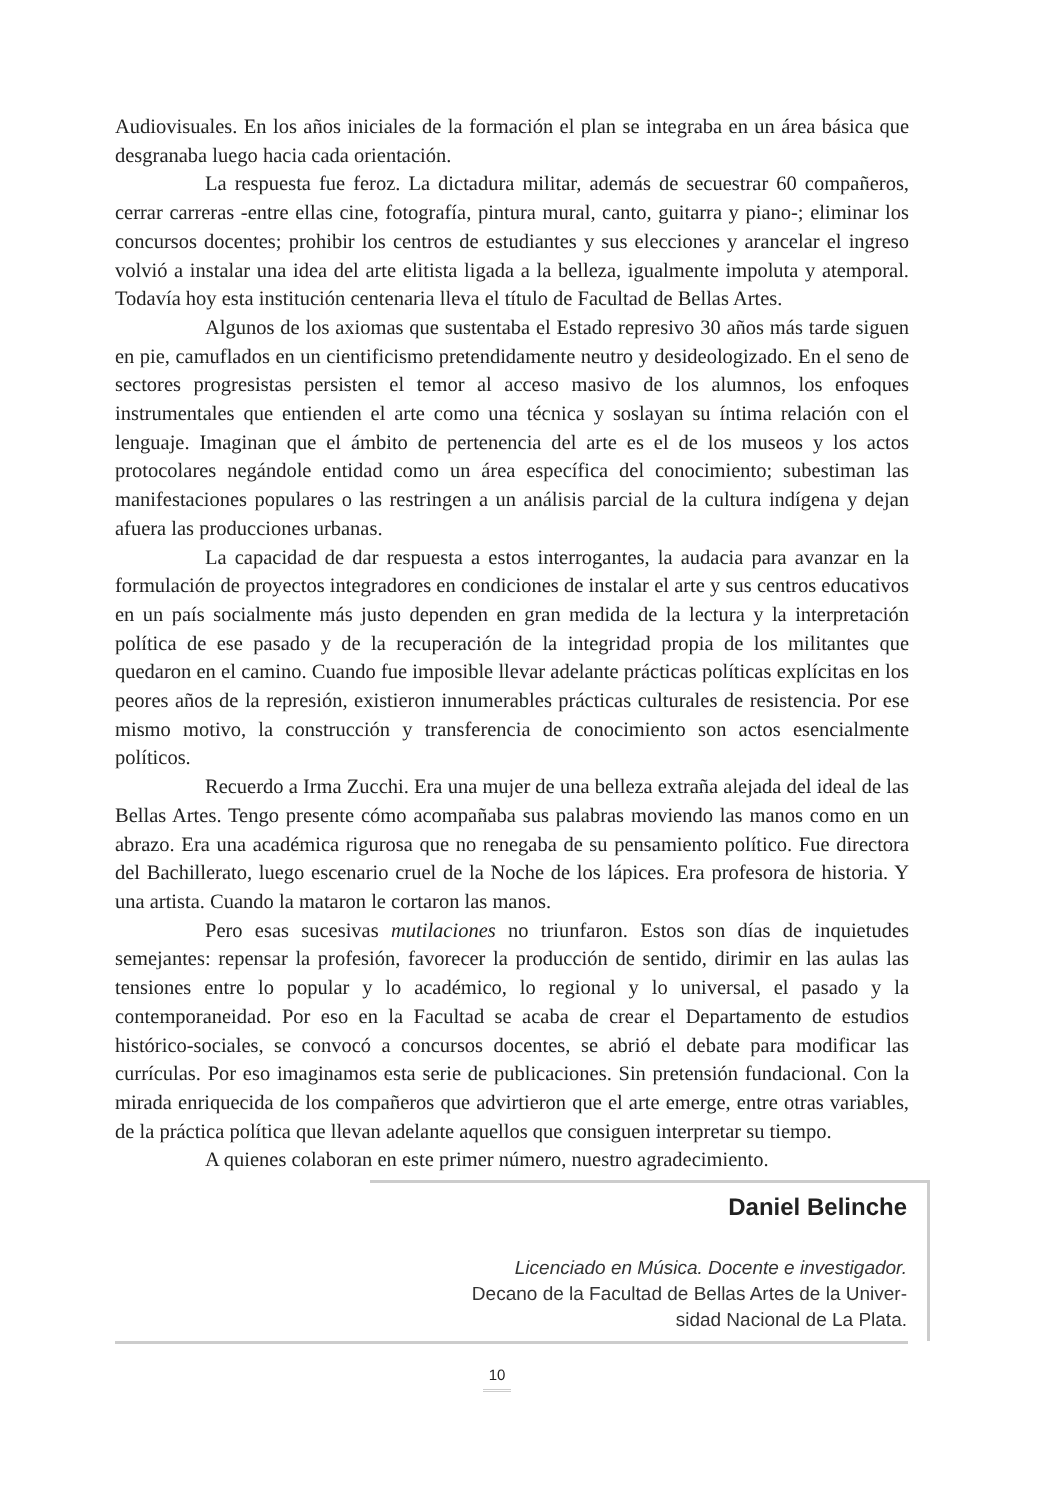Audiovisuales. En los años iniciales de la formación el plan se integraba en un área básica que desgranaba luego hacia cada orientación.
La respuesta fue feroz. La dictadura militar, además de secuestrar 60 compañeros, cerrar carreras -entre ellas cine, fotografía, pintura mural, canto, guitarra y piano-; eliminar los concursos docentes; prohibir los centros de estudiantes y sus elecciones y arancelar el ingreso volvió a instalar una idea del arte elitista ligada a la belleza, igualmente impoluta y atemporal. Todavía hoy esta institución centenaria lleva el título de Facultad de Bellas Artes.
Algunos de los axiomas que sustentaba el Estado represivo 30 años más tarde siguen en pie, camuflados en un cientificismo pretendidamente neutro y desideologizado. En el seno de sectores progresistas persisten el temor al acceso masivo de los alumnos, los enfoques instrumentales que entienden el arte como una técnica y soslayan su íntima relación con el lenguaje. Imaginan que el ámbito de pertenencia del arte es el de los museos y los actos protocolares negándole entidad como un área específica del conocimiento; subestiman las manifestaciones populares o las restringen a un análisis parcial de la cultura indígena y dejan afuera las producciones urbanas.
La capacidad de dar respuesta a estos interrogantes, la audacia para avanzar en la formulación de proyectos integradores en condiciones de instalar el arte y sus centros educativos en un país socialmente más justo dependen en gran medida de la lectura y la interpretación política de ese pasado y de la recuperación de la integridad propia de los militantes que quedaron en el camino. Cuando fue imposible llevar adelante prácticas políticas explícitas en los peores años de la represión, existieron innumerables prácticas culturales de resistencia. Por ese mismo motivo, la construcción y transferencia de conocimiento son actos esencialmente políticos.
Recuerdo a Irma Zucchi. Era una mujer de una belleza extraña alejada del ideal de las Bellas Artes. Tengo presente cómo acompañaba sus palabras moviendo las manos como en un abrazo. Era una académica rigurosa que no renegaba de su pensamiento político. Fue directora del Bachillerato, luego escenario cruel de la Noche de los lápices. Era profesora de historia. Y una artista. Cuando la mataron le cortaron las manos.
Pero esas sucesivas mutilaciones no triunfaron. Estos son días de inquietudes semejantes: repensar la profesión, favorecer la producción de sentido, dirimir en las aulas las tensiones entre lo popular y lo académico, lo regional y lo universal, el pasado y la contemporaneidad. Por eso en la Facultad se acaba de crear el Departamento de estudios histórico-sociales, se convocó a concursos docentes, se abrió el debate para modificar las currículas. Por eso imaginamos esta serie de publicaciones. Sin pretensión fundacional. Con la mirada enriquecida de los compañeros que advirtieron que el arte emerge, entre otras variables, de la práctica política que llevan adelante aquellos que consiguen interpretar su tiempo.
A quienes colaboran en este primer número, nuestro agradecimiento.
Daniel Belinche
Licenciado en Música. Docente e investigador.
Decano de la Facultad de Bellas Artes de la Univer-
sidad Nacional de La Plata.
10